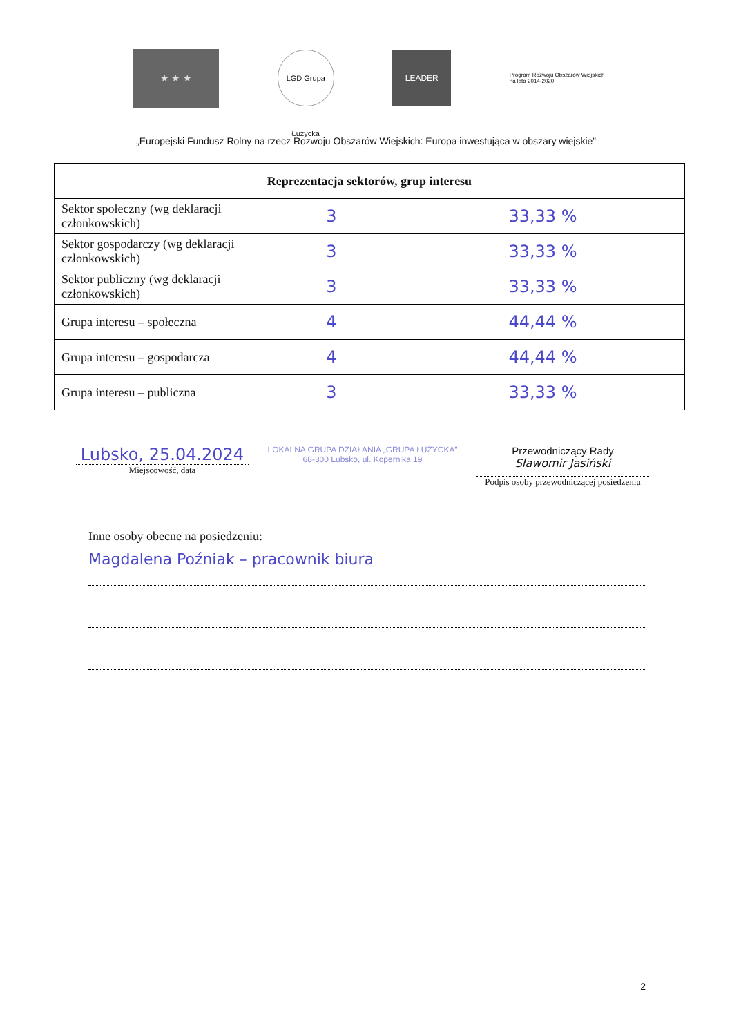★ ★ ★
LGD Grupa Łużycka
LEADER
Program Rozwoju Obszarów Wiejskich na lata 2014-2020
„Europejski Fundusz Rolny na rzecz Rozwoju Obszarów Wiejskich: Europa inwestująca w obszary wiejskie”
| Reprezentacja sektorów, grup interesu | | |
| --- | --- | --- |
| Sektor społeczny (wg deklaracji członkowskich) | 3 | 33,33 % |
| Sektor gospodarczy (wg deklaracji członkowskich) | 3 | 33,33 % |
| Sektor publiczny (wg deklaracji członkowskich) | 3 | 33,33 % |
| Grupa interesu – społeczna | 4 | 44,44 % |
| Grupa interesu – gospodarcza | 4 | 44,44 % |
| Grupa interesu – publiczna | 3 | 33,33 % |
Lubsko, 25.04.2024
Miejscowość, data
LOKALNA GRUPA DZIAŁANIA „GRUPA ŁUŻYCKA”
68-300 Lubsko, ul. Kopernika 19
Przewodniczący Rady
Sławomir Jasiński
Podpis osoby przewodniczącej posiedzeniu
Inne osoby obecne na posiedzeniu:
Magdalena Poźniak – pracownik biura
2